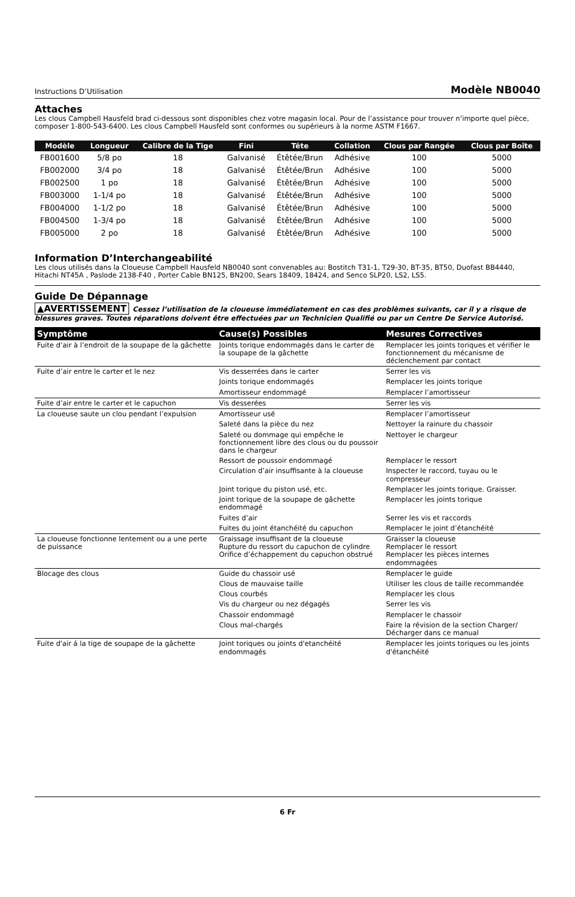Instructions D’Utilisation Modèle NB0040
Attaches
Les clous Campbell Hausfeld brad ci-dessous sont disponibles chez votre magasin local. Pour de l’assistance pour trouver n’importe quel pièce, composer 1-800-543-6400. Les clous Campbell Hausfeld sont conformes ou supérieurs à la norme ASTM F1667.
| Modèle | Longueur | Calibre de la Tige | Fini | Tête | Collation | Clous par Rangée | Clous par Boîte |
| --- | --- | --- | --- | --- | --- | --- | --- |
| FB001600 | 5/8 po | 18 | Galvanisé | Étêtée/Brun | Adhésive | 100 | 5000 |
| FB002000 | 3/4 po | 18 | Galvanisé | Étêtée/Brun | Adhésive | 100 | 5000 |
| FB002500 | 1 po | 18 | Galvanisé | Étêtée/Brun | Adhésive | 100 | 5000 |
| FB003000 | 1-1/4 po | 18 | Galvanisé | Étêtée/Brun | Adhésive | 100 | 5000 |
| FB004000 | 1-1/2 po | 18 | Galvanisé | Étêtée/Brun | Adhésive | 100 | 5000 |
| FB004500 | 1-3/4 po | 18 | Galvanisé | Étêtée/Brun | Adhésive | 100 | 5000 |
| FB005000 | 2 po | 18 | Galvanisé | Étêtée/Brun | Adhésive | 100 | 5000 |
Information D’Interchangeabilité
Les clous utilisés dans la Cloueuse Campbell Hausfeld NB0040 sont convenables au: Bostitch T31-1, T29-30, BT-35, BT50, Duofast BB4440, Hitachi NT45A , Paslode 2138-F40 , Porter Cable BN125, BN200, Sears 18409, 18424, and Senco SLP20, LS2, LS5.
Guide De Dépannage
▲AVERTISSEMENT Cessez l’utilisation de la cloueuse immédiatement en cas des problèmes suivants, car il y a risque de blessures graves. Toutes réparations doivent être effectuées par un Technicien Qualifié ou par un Centre De Service Autorisé.
| Symptôme | Cause(s) Possibles | Mesures Correctives |
| --- | --- | --- |
| Fuite d’air à l’endroit de la soupape de la gâchette | Joints torique endommagés dans le carter de la soupape de la gâchette | Remplacer les joints toriques et vérifier le fonctionnement du mécanisme de déclenchement par contact |
| Fuite d’air entre le carter et le nez | Vis desserrées dans le carter | Serrer les vis |
| | Joints torique endommagés | Remplacer les joints torique |
| | Amortisseur endommagé | Remplacer l’amortisseur |
| Fuite d’air entre le carter et le capuchon | Vis desserées | Serrer les vis |
| La cloueuse saute un clou pendant l’expulsion | Amortisseur usé | Remplacer l’amortisseur |
| | Saleté dans la pièce du nez | Nettoyer la rainure du chassoir |
| | Saleté ou dommage qui empêche le fonctionnement libre des clous ou du poussoir dans le chargeur | Nettoyer le chargeur |
| | Ressort de poussoir endommagé | Remplacer le ressort |
| | Circulation d’air insuffisante à la cloueuse | Inspecter le raccord, tuyau ou le compresseur |
| | Joint torique du piston usé, etc. | Remplacer les joints torique. Graisser. |
| | Joint torique de la soupape de gâchette endommagé | Remplacer les joints torique |
| | Fuites d’air | Serrer les vis et raccords |
| | Fuites du joint étanchéité du capuchon | Remplacer le joint d’étanchéité |
| La cloueuse fonctionne lentement ou a une perte de puissance | Graissage insuffisant de la cloueuse Rupture du ressort du capuchon de cylindre Orifice d’échappement du capuchon obstrué | Graisser la cloueuse Remplacer le ressort Remplacer les pièces internes endommagées |
| Blocage des clous | Guide du chassoir usé | Remplacer le guide |
| | Clous de mauvaise taille | Utiliser les clous de taille recommandée |
| | Clous courbés | Remplacer les clous |
| | Vis du chargeur ou nez dégagés | Serrer les vis |
| | Chassoir endommagé | Remplacer le chassoir |
| | Clous mal-chargés | Faire la révision de la section Charger/ Décharger dans ce manual |
| Fuite d'air á la tige de soupape de la gâchette | Joint toriques ou joints d'etanchéité endommagés | Remplacer les joints toriques ou les joints d'étanchéité |
6 Fr